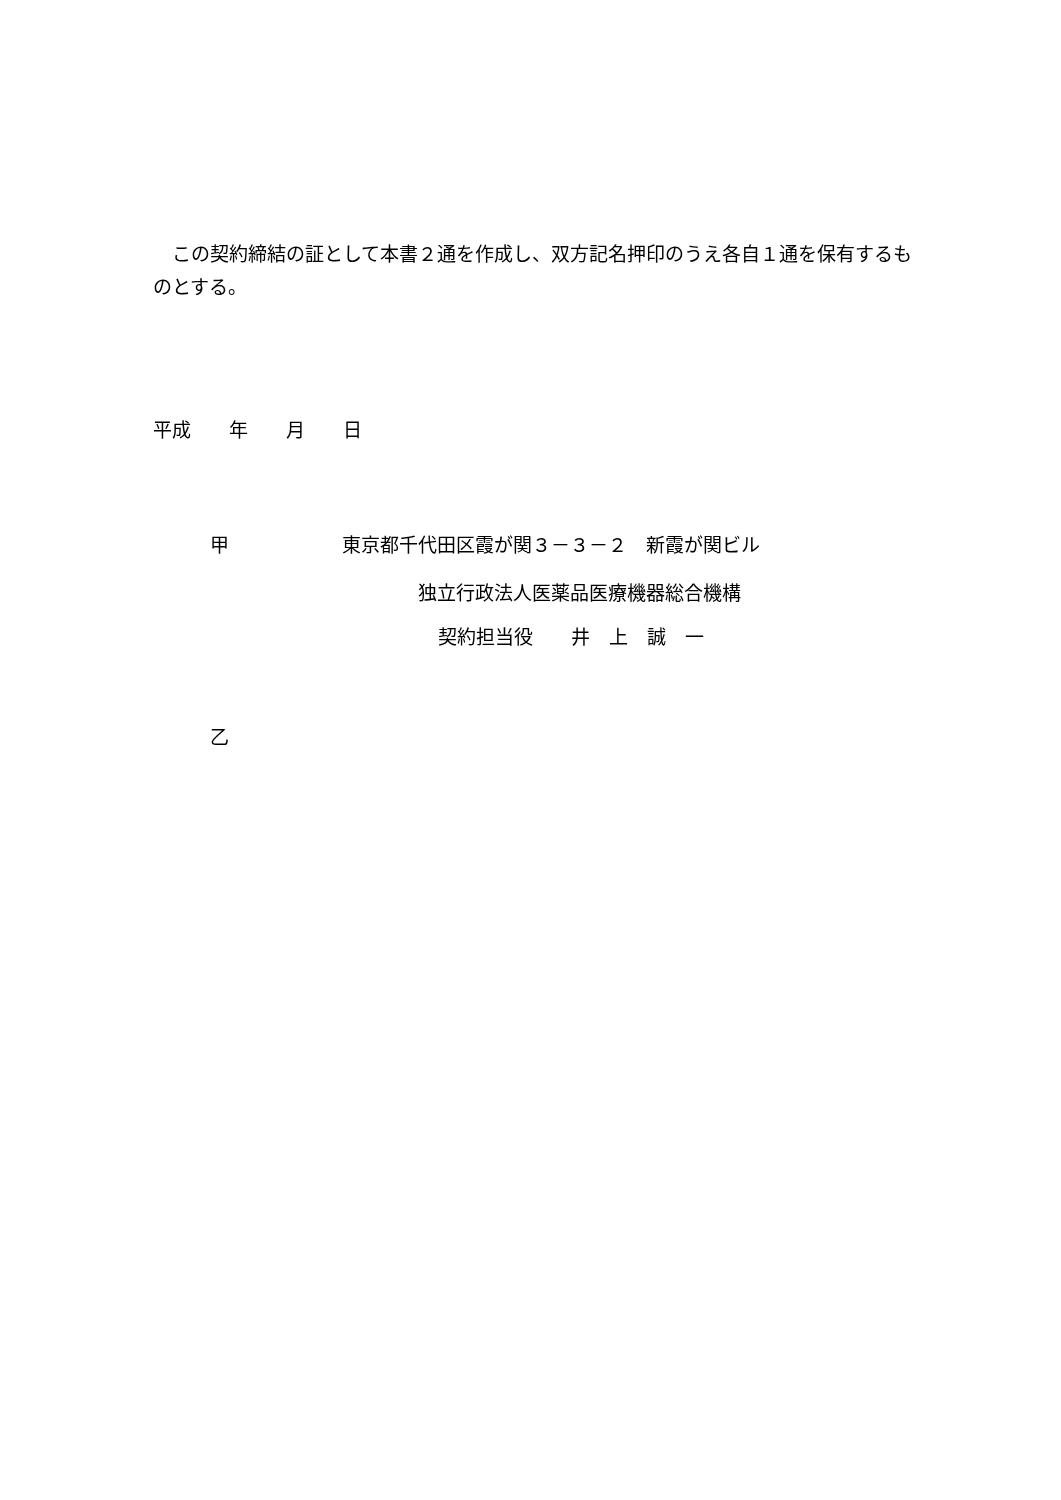この契約締結の証として本書２通を作成し、双方記名押印のうえ各自１通を保有するものとする。
平成　　年　　月　　日
甲
東京都千代田区霞が関３－３－２　新霞が関ビル
独立行政法人医薬品医療機器総合機構
契約担当役　　井　上　誠　一
乙